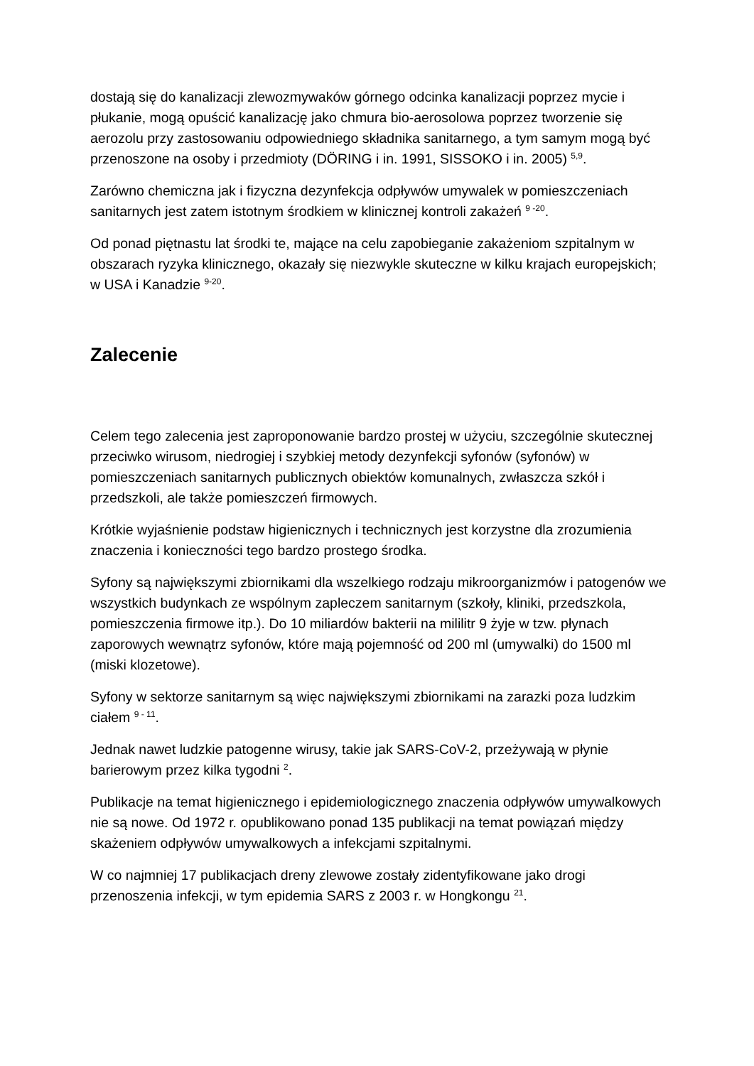dostają się do kanalizacji zlewozmywaków górnego odcinka kanalizacji poprzez mycie i płukanie, mogą opuścić kanalizację jako chmura bio-aerosolowa poprzez tworzenie się aerozolu przy zastosowaniu odpowiedniego składnika sanitarnego, a tym samym mogą być przenoszone na osoby i przedmioty (DÖRING i in. 1991, SISSOKO i in. 2005) <sup>5,9</sup>.
Zarówno chemiczna jak i fizyczna dezynfekcja odpływów umywalek w pomieszczeniach sanitarnych jest zatem istotnym środkiem w klinicznej kontroli zakażeń <sup>9 -20</sup>.
Od ponad piętnastu lat środki te, mające na celu zapobieganie zakażeniom szpitalnym w obszarach ryzyka klinicznego, okazały się niezwykle skuteczne w kilku krajach europejskich; w USA i Kanadzie <sup>9-20</sup>.
Zalecenie
Celem tego zalecenia jest zaproponowanie bardzo prostej w użyciu, szczególnie skutecznej przeciwko wirusom, niedrogiej i szybkiej metody dezynfekcji syfonów (syfonów) w pomieszczeniach sanitarnych publicznych obiektów komunalnych, zwłaszcza szkół i przedszkoli, ale także pomieszczeń firmowych.
Krótkie wyjaśnienie podstaw higienicznych i technicznych jest korzystne dla zrozumienia znaczenia i konieczności tego bardzo prostego środka.
Syfony są największymi zbiornikami dla wszelkiego rodzaju mikroorganizmów i patogenów we wszystkich budynkach ze wspólnym zapleczem sanitarnym (szkoły, kliniki, przedszkola, pomieszczenia firmowe itp.). Do 10 miliardów bakterii na mililitr 9 żyje w tzw. płynach zaporowych wewnątrz syfonów, które mają pojemność od 200 ml (umywalki) do 1500 ml (miski klozetowe).
Syfony w sektorze sanitarnym są więc największymi zbiornikami na zarazki poza ludzkim ciałem <sup>9 - 11</sup>.
Jednak nawet ludzkie patogenne wirusy, takie jak SARS-CoV-2, przeżywają w płynie barierowym przez kilka tygodni <sup>2</sup>.
Publikacje na temat higienicznego i epidemiologicznego znaczenia odpływów umywalkowych nie są nowe. Od 1972 r. opublikowano ponad 135 publikacji na temat powiązań między skażeniem odpływów umywalkowych a infekcjami szpitalnymi.
W co najmniej 17 publikacjach dreny zlewowe zostały zidentyfikowane jako drogi przenoszenia infekcji, w tym epidemia SARS z 2003 r. w Hongkongu <sup>21</sup>.